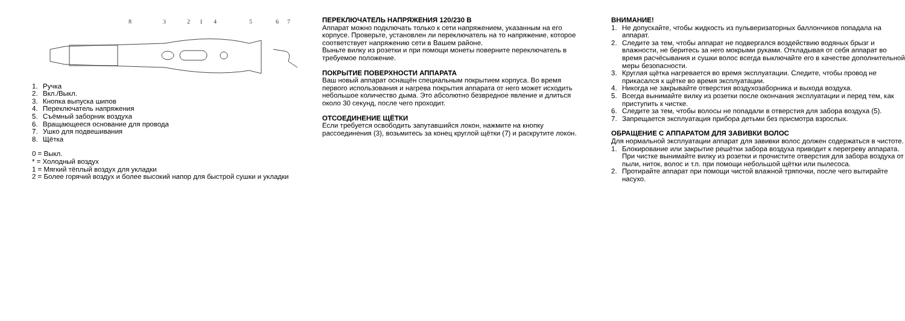8
3
2
1
4
5
6
7
1. Ручка
2. Вкл./Выкл.
3. Кнопка выпуска шипов
4. Переключатель напряжения
5. Съёмный заборник воздуха
6. Вращающееся основание для провода
7. Ушко для подвешивания
8. Щётка
0 = Выкл.
* = Холодный воздух
1 = Мягкий тёплый воздух для укладки
2 = Более горячий воздух и более высокий напор для быстрой сушки и укладки
ПЕРЕКЛЮЧАТЕЛЬ НАПРЯЖЕНИЯ 120/230 В
Аппарат можно подключать только к сети напряжением, указанным на его корпусе. Проверьте, установлен ли переключатель на то напряжение, которое соответствует напряжению сети в Вашем районе.
Выньте вилку из розетки и при помощи монеты поверните переключатель в требуемое положение.
ПОКРЫТИЕ ПОВЕРХНОСТИ АППАРАТА
Ваш новый аппарат оснащён специальным покрытием корпуса. Во время первого использования и нагрева покрытия аппарата от него может исходить небольшое количество дыма. Это абсолютно безвредное явление и длиться около 30 секунд, после чего проходит.
ОТСОЕДИНЕНИЕ ЩЁТКИ
Если требуется освободить запутавшийся локон, нажмите на кнопку рассоединения (3), возьмитесь за конец круглой щётки (7) и раскрутите локон.
ВНИМАНИЕ!
1. Не допускайте, чтобы жидкость из пульверизаторных баллончиков попадала на аппарат.
2. Следите за тем, чтобы аппарат не подвергался воздействию водяных брызг и влажности, не беритесь за него мокрыми руками. Откладывая от себя аппарат во время расчёсывания и сушки волос всегда выключайте его в качестве дополнительной меры безопасности.
3. Круглая щётка нагревается во время эксплуатации. Следите, чтобы провод не прикасался к щётке во время эксплуатации.
4. Никогда не закрывайте отверстия воздухозаборника и выхода воздуха.
5. Всегда вынимайте вилку из розетки после окончания эксплуатации и перед тем, как приступить к чистке.
6. Следите за тем, чтобы волосы не попадали в отверстия для забора воздуха (5).
7. Запрещается эксплуатация прибора детьми без присмотра взрослых.
ОБРАЩЕНИЕ С АППАРАТОМ ДЛЯ ЗАВИВКИ ВОЛОС
Для нормальной эксплуатации аппарат для завивки волос должен содержаться в чистоте.
1. Блокирование или закрытие решётки забора воздуха приводит к перегреву аппарата. При чистке вынимайте вилку из розетки и прочистите отверстия для забора воздуха от пыли, ниток, волос и т.п. при помощи небольшой щётки или пылесоса.
2. Протирайте аппарат при помощи чистой влажной тряпочки, после чего вытирайте насухо.